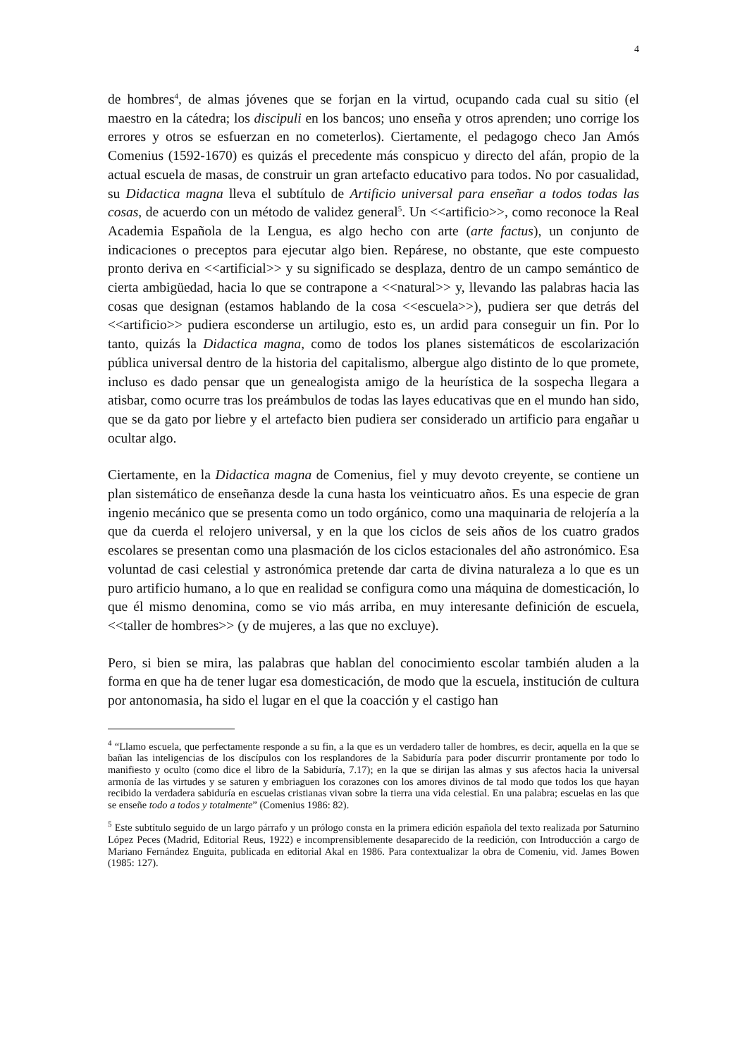4
de hombres<sup>4</sup>, de almas jóvenes que se forjan en la virtud, ocupando cada cual su sitio (el maestro en la cátedra; los discipuli en los bancos; uno enseña y otros aprenden; uno corrige los errores y otros se esfuerzan en no cometerlos). Ciertamente, el pedagogo checo Jan Amós Comenius (1592-1670) es quizás el precedente más conspicuo y directo del afán, propio de la actual escuela de masas, de construir un gran artefacto educativo para todos. No por casualidad, su Didactica magna lleva el subtítulo de Artificio universal para enseñar a todos todas las cosas, de acuerdo con un método de validez general<sup>5</sup>. Un <<artificio>>, como reconoce la Real Academia Española de la Lengua, es algo hecho con arte (arte factus), un conjunto de indicaciones o preceptos para ejecutar algo bien. Repárese, no obstante, que este compuesto pronto deriva en <<artificial>> y su significado se desplaza, dentro de un campo semántico de cierta ambigüedad, hacia lo que se contrapone a <<natural>> y, llevando las palabras hacia las cosas que designan (estamos hablando de la cosa <<escuela>>), pudiera ser que detrás del <<artificio>> pudiera esconderse un artilugio, esto es, un ardid para conseguir un fin. Por lo tanto, quizás la Didactica magna, como de todos los planes sistemáticos de escolarización pública universal dentro de la historia del capitalismo, albergue algo distinto de lo que promete, incluso es dado pensar que un genealogista amigo de la heurística de la sospecha llegara a atisbar, como ocurre tras los preámbulos de todas las layes educativas que en el mundo han sido, que se da gato por liebre y el artefacto bien pudiera ser considerado un artificio para engañar u ocultar algo.
Ciertamente, en la Didactica magna de Comenius, fiel y muy devoto creyente, se contiene un plan sistemático de enseñanza desde la cuna hasta los veinticuatro años. Es una especie de gran ingenio mecánico que se presenta como un todo orgánico, como una maquinaria de relojería a la que da cuerda el relojero universal, y en la que los ciclos de seis años de los cuatro grados escolares se presentan como una plasmación de los ciclos estacionales del año astronómico. Esa voluntad de casi celestial y astronómica pretende dar carta de divina naturaleza a lo que es un puro artificio humano, a lo que en realidad se configura como una máquina de domesticación, lo que él mismo denomina, como se vio más arriba, en muy interesante definición de escuela, <<taller de hombres>> (y de mujeres, a las que no excluye).
Pero, si bien se mira, las palabras que hablan del conocimiento escolar también aluden a la forma en que ha de tener lugar esa domesticación, de modo que la escuela, institución de cultura por antonomasia, ha sido el lugar en el que la coacción y el castigo han
<sup>4</sup> “Llamo escuela, que perfectamente responde a su fin, a la que es un verdadero taller de hombres, es decir, aquella en la que se bañan las inteligencias de los discípulos con los resplandores de la Sabiduría para poder discurrir prontamente por todo lo manifiesto y oculto (como dice el libro de la Sabiduría, 7.17); en la que se dirijan las almas y sus afectos hacia la universal armonía de las virtudes y se saturen y embriaguen los corazones con los amores divinos de tal modo que todos los que hayan recibido la verdadera sabiduría en escuelas cristianas vivan sobre la tierra una vida celestial. En una palabra; escuelas en las que se enseñe todo a todos y totalmente” (Comenius 1986: 82).
<sup>5</sup> Este subtítulo seguido de un largo párrafo y un prólogo consta en la primera edición española del texto realizada por Saturnino López Peces (Madrid, Editorial Reus, 1922) e incomprensiblemente desaparecido de la reedición, con Introducción a cargo de Mariano Fernández Enguita, publicada en editorial Akal en 1986. Para contextualizar la obra de Comeniu, vid. James Bowen (1985: 127).